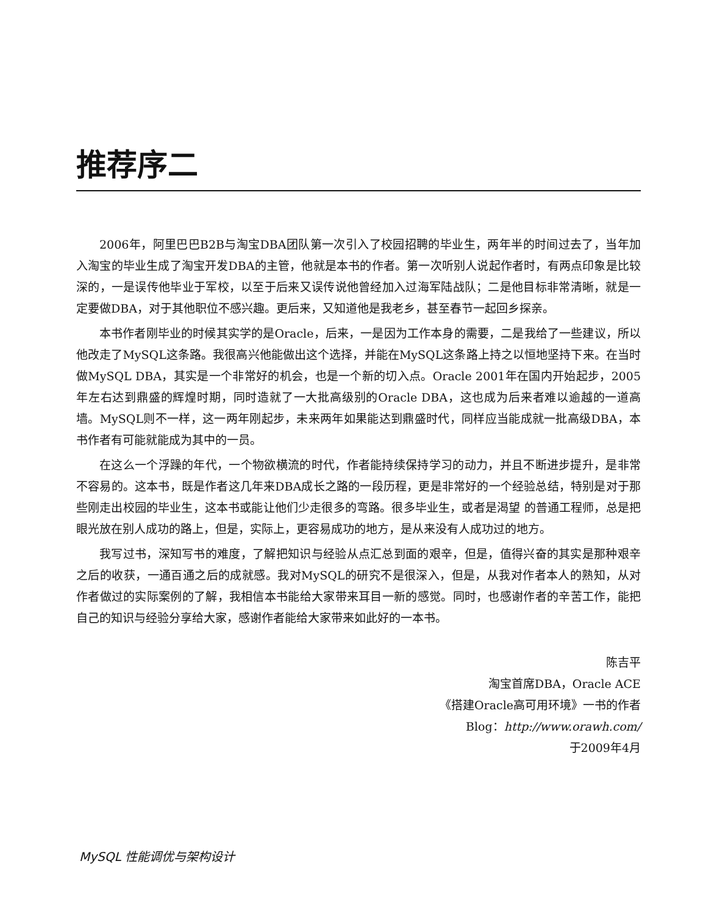推荐序二
2006年，阿里巴巴B2B与淘宝DBA团队第一次引入了校园招聘的毕业生，两年半的时间过去了，当年加入淘宝的毕业生成了淘宝开发DBA的主管，他就是本书的作者。第一次听别人说起作者时，有两点印象是比较深的，一是误传他毕业于军校，以至于后来又误传说他曾经加入过海军陆战队；二是他目标非常清晰，就是一定要做DBA，对于其他职位不感兴趣。更后来，又知道他是我老乡，甚至春节一起回乡探亲。
本书作者刚毕业的时候其实学的是Oracle，后来，一是因为工作本身的需要，二是我给了一些建议，所以他改走了MySQL这条路。我很高兴他能做出这个选择，并能在MySQL这条路上持之以恒地坚持下来。在当时做MySQL DBA，其实是一个非常好的机会，也是一个新的切入点。Oracle 2001年在国内开始起步，2005年左右达到鼎盛的辉煌时期，同时造就了一大批高级别的Oracle DBA，这也成为后来者难以逾越的一道高墙。MySQL则不一样，这一两年刚起步，未来两年如果能达到鼎盛时代，同样应当能成就一批高级DBA，本书作者有可能就能成为其中的一员。
在这么一个浮躁的年代，一个物欲横流的时代，作者能持续保持学习的动力，并且不断进步提升，是非常不容易的。这本书，既是作者这几年来DBA成长之路的一段历程，更是非常好的一个经验总结，特别是对于那些刚走出校园的毕业生，这本书或能让他们少走很多的弯路。很多毕业生，或者是渴望 的普通工程师，总是把眼光放在别人成功的路上，但是，实际上，更容易成功的地方，是从来没有人成功过的地方。
我写过书，深知写书的难度，了解把知识与经验从点汇总到面的艰辛，但是，值得兴奋的其实是那种艰辛之后的收获，一通百通之后的成就感。我对MySQL的研究不是很深入，但是，从我对作者本人的熟知，从对作者做过的实际案例的了解，我相信本书能给大家带来耳目一新的感觉。同时，也感谢作者的辛苦工作，能把自己的知识与经验分享给大家，感谢作者能给大家带来如此好的一本书。
陈吉平
淘宝首席DBA，Oracle ACE
《搭建Oracle高可用环境》一书的作者
Blog：http://www.orawh.com/
于2009年4月
MySQL 性能调优与架构设计